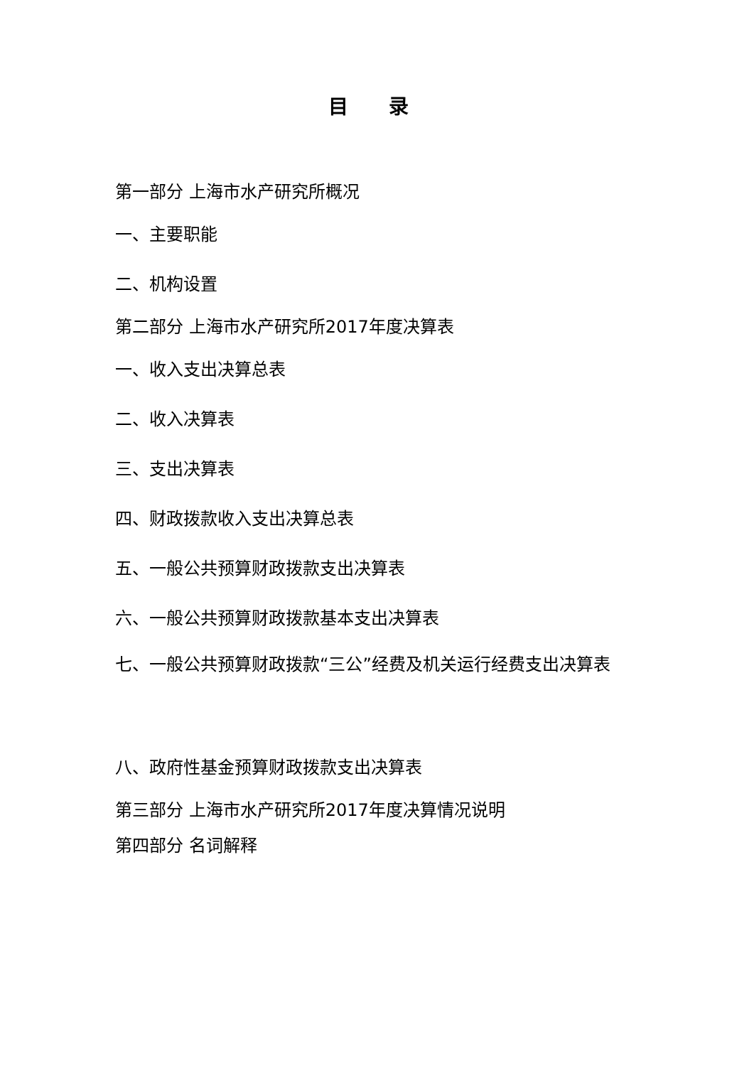目 录
第一部分 上海市水产研究所概况
一、主要职能
二、机构设置
第二部分 上海市水产研究所2017年度决算表
一、收入支出决算总表
二、收入决算表
三、支出决算表
四、财政拨款收入支出决算总表
五、一般公共预算财政拨款支出决算表
六、一般公共预算财政拨款基本支出决算表
七、一般公共预算财政拨款“三公”经费及机关运行经费支出决算表
八、政府性基金预算财政拨款支出决算表
第三部分 上海市水产研究所2017年度决算情况说明
第四部分 名词解释